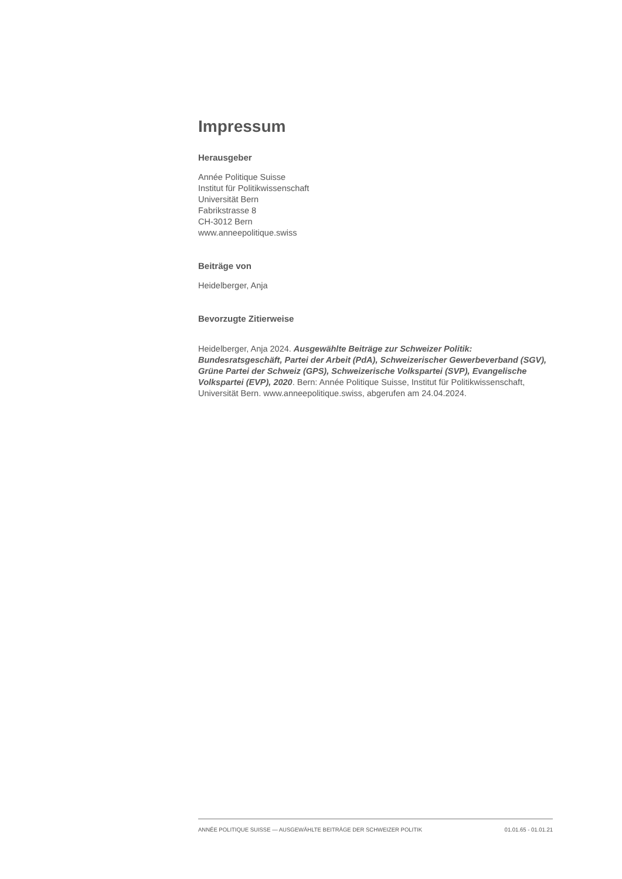Impressum
Herausgeber
Année Politique Suisse
Institut für Politikwissenschaft
Universität Bern
Fabrikstrasse 8
CH-3012 Bern
www.anneepolitique.swiss
Beiträge von
Heidelberger, Anja
Bevorzugte Zitierweise
Heidelberger, Anja 2024. Ausgewählte Beiträge zur Schweizer Politik: Bundesratsgeschäft, Partei der Arbeit (PdA), Schweizerischer Gewerbeverband (SGV), Grüne Partei der Schweiz (GPS), Schweizerische Volkspartei (SVP), Evangelische Volkspartei (EVP), 2020. Bern: Année Politique Suisse, Institut für Politikwissenschaft, Universität Bern. www.anneepolitique.swiss, abgerufen am 24.04.2024.
ANNÉE POLITIQUE SUISSE — AUSGEWÄHLTE BEITRÄGE DER SCHWEIZER POLITIK 01.01.65 - 01.01.21